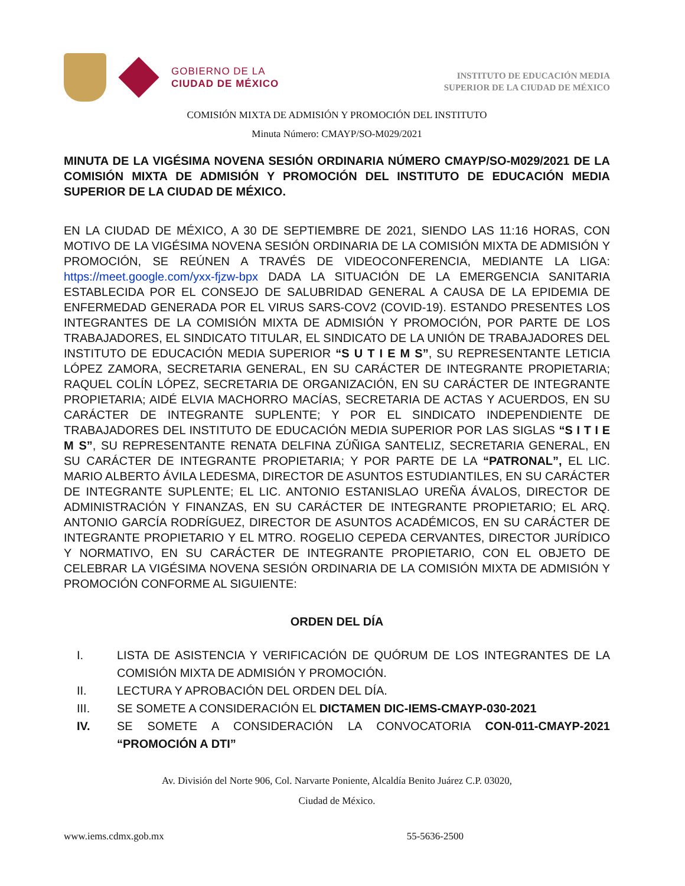GOBIERNO DE LA
CIUDAD DE MÉXICO
INSTITUTO DE EDUCACIÓN MEDIA
SUPERIOR DE LA CIUDAD DE MÉXICO
COMISIÓN MIXTA DE ADMISIÓN Y PROMOCIÓN DEL INSTITUTO
Minuta Número: CMAYP/SO-M029/2021
MINUTA DE LA VIGÉSIMA NOVENA SESIÓN ORDINARIA NÚMERO CMAYP/SO-M029/2021 DE LA COMISIÓN MIXTA DE ADMISIÓN Y PROMOCIÓN DEL INSTITUTO DE EDUCACIÓN MEDIA SUPERIOR DE LA CIUDAD DE MÉXICO.
EN LA CIUDAD DE MÉXICO, A 30 DE SEPTIEMBRE DE 2021, SIENDO LAS 11:16 HORAS, CON MOTIVO DE LA VIGÉSIMA NOVENA SESIÓN ORDINARIA DE LA COMISIÓN MIXTA DE ADMISIÓN Y PROMOCIÓN, SE REÚNEN A TRAVÉS DE VIDEOCONFERENCIA, MEDIANTE LA LIGA: https://meet.google.com/yxx-fjzw-bpx DADA LA SITUACIÓN DE LA EMERGENCIA SANITARIA ESTABLECIDA POR EL CONSEJO DE SALUBRIDAD GENERAL A CAUSA DE LA EPIDEMIA DE ENFERMEDAD GENERADA POR EL VIRUS SARS-COV2 (COVID-19). ESTANDO PRESENTES LOS INTEGRANTES DE LA COMISIÓN MIXTA DE ADMISIÓN Y PROMOCIÓN, POR PARTE DE LOS TRABAJADORES, EL SINDICATO TITULAR, EL SINDICATO DE LA UNIÓN DE TRABAJADORES DEL INSTITUTO DE EDUCACIÓN MEDIA SUPERIOR “S U T I E M S”, SU REPRESENTANTE LETICIA LÓPEZ ZAMORA, SECRETARIA GENERAL, EN SU CARÁCTER DE INTEGRANTE PROPIETARIA; RAQUEL COLÍN LÓPEZ, SECRETARIA DE ORGANIZACIÓN, EN SU CARÁCTER DE INTEGRANTE PROPIETARIA; AIDÉ ELVIA MACHORRO MACÍAS, SECRETARIA DE ACTAS Y ACUERDOS, EN SU CARÁCTER DE INTEGRANTE SUPLENTE; Y POR EL SINDICATO INDEPENDIENTE DE TRABAJADORES DEL INSTITUTO DE EDUCACIÓN MEDIA SUPERIOR POR LAS SIGLAS “S I T I E M S”, SU REPRESENTANTE RENATA DELFINA ZÚÑIGA SANTELIZ, SECRETARIA GENERAL, EN SU CARÁCTER DE INTEGRANTE PROPIETARIA; Y POR PARTE DE LA “PATRONAL”, EL LIC. MARIO ALBERTO ÁVILA LEDESMA, DIRECTOR DE ASUNTOS ESTUDIANTILES, EN SU CARÁCTER DE INTEGRANTE SUPLENTE; EL LIC. ANTONIO ESTANISLAO UREÑA ÁVALOS, DIRECTOR DE ADMINISTRACIÓN Y FINANZAS, EN SU CARÁCTER DE INTEGRANTE PROPIETARIO; EL ARQ. ANTONIO GARCÍA RODRÍGUEZ, DIRECTOR DE ASUNTOS ACADÉMICOS, EN SU CARÁCTER DE INTEGRANTE PROPIETARIO Y EL MTRO. ROGELIO CEPEDA CERVANTES, DIRECTOR JURÍDICO Y NORMATIVO, EN SU CARÁCTER DE INTEGRANTE PROPIETARIO, CON EL OBJETO DE CELEBRAR LA VIGÉSIMA NOVENA SESIÓN ORDINARIA DE LA COMISIÓN MIXTA DE ADMISIÓN Y PROMOCIÓN CONFORME AL SIGUIENTE:
ORDEN DEL DÍA
I. LISTA DE ASISTENCIA Y VERIFICACIÓN DE QUÓRUM DE LOS INTEGRANTES DE LA COMISIÓN MIXTA DE ADMISIÓN Y PROMOCIÓN.
II. LECTURA Y APROBACIÓN DEL ORDEN DEL DÍA.
III. SE SOMETE A CONSIDERACIÓN EL DICTAMEN DIC-IEMS-CMAYP-030-2021
IV. SE SOMETE A CONSIDERACIÓN LA CONVOCATORIA CON-011-CMAYP-2021 “PROMOCIÓN A DTI”
Av. División del Norte 906, Col. Narvarte Poniente, Alcaldía Benito Juárez C.P. 03020,
Ciudad de México.
www.iems.cdmx.gob.mx 55-5636-2500